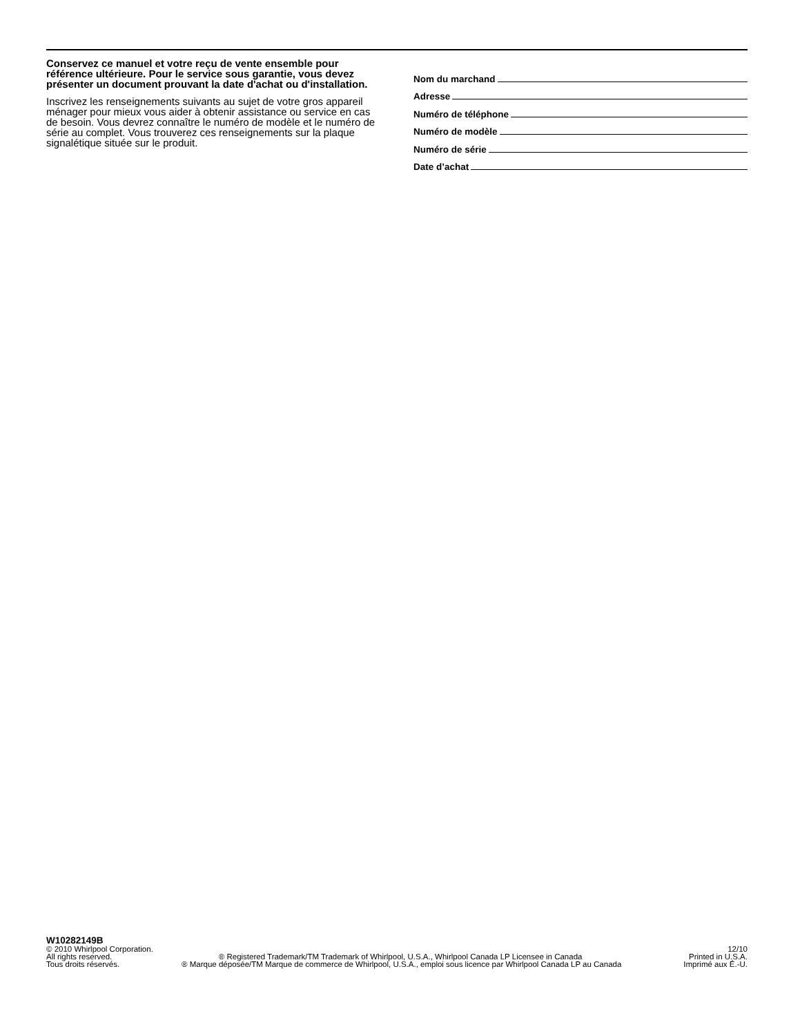Conservez ce manuel et votre reçu de vente ensemble pour référence ultérieure. Pour le service sous garantie, vous devez présenter un document prouvant la date d'achat ou d'installation.
Inscrivez les renseignements suivants au sujet de votre gros appareil ménager pour mieux vous aider à obtenir assistance ou service en cas de besoin. Vous devrez connaître le numéro de modèle et le numéro de série au complet. Vous trouverez ces renseignements sur la plaque signalétique située sur le produit.
Nom du marchand
Adresse
Numéro de téléphone
Numéro de modèle
Numéro de série
Date d’achat
W10282149B
© 2010 Whirlpool Corporation. 12/10
All rights reserved. ® Registered Trademark/TM Trademark of Whirlpool, U.S.A., Whirlpool Canada LP Licensee in Canada Printed in U.S.A.
Tous droits réservés. ® Marque déposée/TM Marque de commerce de Whirlpool, U.S.A., emploi sous licence par Whirlpool Canada LP au Canada Imprimé aux É.-U.